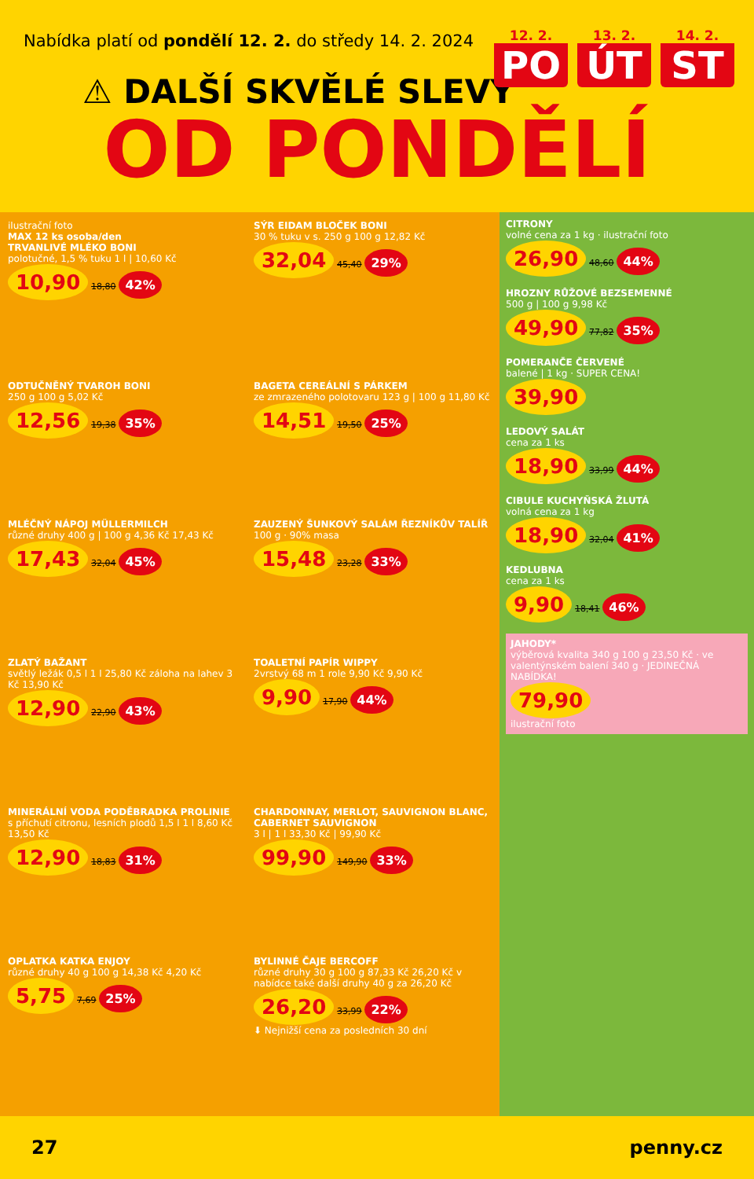Nabídka platí od pondělí 12. 2. do středy 14. 2. 2024
12. 2.
PO
13. 2.
ÚT
14. 2.
ST
⚠ DALŠÍ SKVĚLÉ SLEVY
OD PONDĚLÍ
ilustrační foto
MAX 12 ks osoba/den
TRVANLIVÉ MLÉKO BONI
polotučné, 1,5 % tuku 1 l | 10,60 Kč
10,90 18,80 42%
SÝR EIDAM BLOČEK BONI
30 % tuku v s. 250 g 100 g 12,82 Kč
32,04 45,40 29%
ODTUČNĚNÝ TVAROH BONI
250 g 100 g 5,02 Kč
12,56 19,38 35%
BAGETA CEREÁLNÍ S PÁRKEM
ze zmrazeného polotovaru 123 g | 100 g 11,80 Kč
14,51 19,50 25%
MLÉČNÝ NÁPOJ MÜLLERMILCH
různé druhy 400 g | 100 g 4,36 Kč 17,43 Kč
17,43 32,04 45%
ZAUZENÝ ŠUNKOVÝ SALÁM ŘEZNÍKŮV TALÍŘ
100 g · 90% masa
15,48 23,28 33%
ZLATÝ BAŽANT
světlý ležák 0,5 l 1 l 25,80 Kč záloha na lahev 3 Kč 13,90 Kč
12,90 22,90 43%
TOALETNÍ PAPÍR WIPPY
2vrstvý 68 m 1 role 9,90 Kč 9,90 Kč
9,90 17,90 44%
MINERÁLNÍ VODA PODĚBRADKA PROLINIE
s příchutí citronu, lesních plodů 1,5 l 1 l 8,60 Kč 13,50 Kč
12,90 18,83 31%
CHARDONNAY, MERLOT, SAUVIGNON BLANC, CABERNET SAUVIGNON
3 l | 1 l 33,30 Kč | 99,90 Kč
99,90 149,90 33%
OPLATKA KATKA ENJOY
různé druhy 40 g 100 g 14,38 Kč 4,20 Kč
5,75 7,69 25%
BYLINNÉ ČAJE BERCOFF
různé druhy 30 g 100 g 87,33 Kč 26,20 Kč v nabídce také další druhy 40 g za 26,20 Kč
26,20 33,99 22%
⬇ Nejnižší cena za posledních 30 dní
CITRONY
volné cena za 1 kg · ilustrační foto
26,90 48,60 44%
HROZNY RŮŽOVÉ BEZSEMENNÉ
500 g | 100 g 9,98 Kč
49,90 77,82 35%
POMERANČE ČERVENÉ
balené | 1 kg · SUPER CENA!
39,90
LEDOVÝ SALÁT
cena za 1 ks
18,90 33,99 44%
CIBULE KUCHYŇSKÁ ŽLUTÁ
volná cena za 1 kg
18,90 32,04 41%
KEDLUBNA
cena za 1 ks
9,90 18,41 46%
JAHODY*
výběrová kvalita 340 g 100 g 23,50 Kč · ve valentýnském balení 340 g · JEDINEČNÁ NABÍDKA!
79,90
ilustrační foto
27 penny.cz